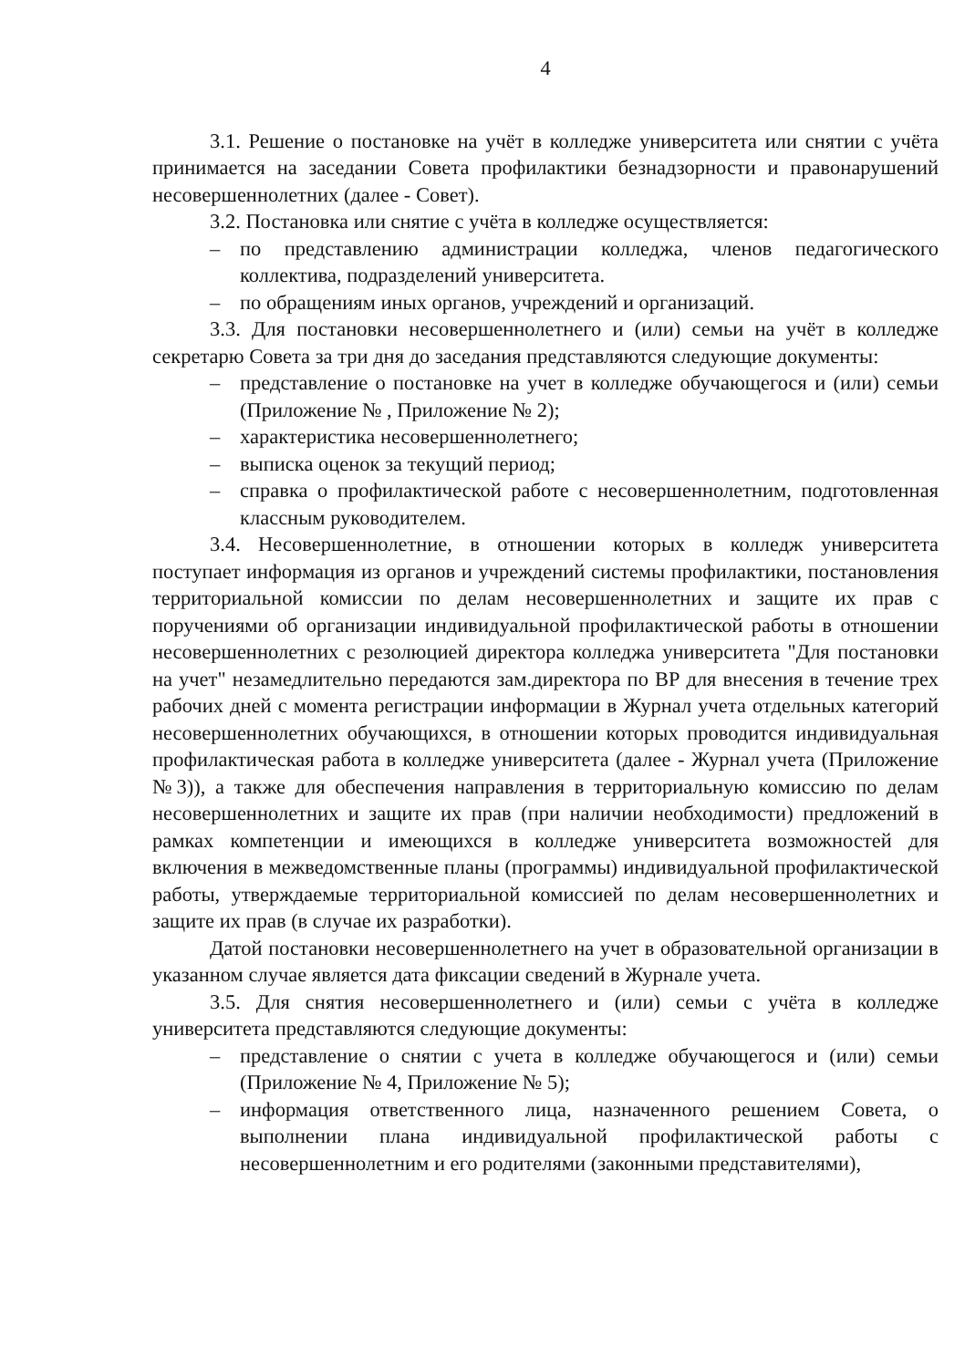4
3.1. Решение о постановке на учёт в колледже университета или снятии с учёта принимается на заседании Совета профилактики безнадзорности и правонарушений несовершеннолетних (далее - Совет).
3.2. Постановка или снятие с учёта в колледже осуществляется:
– по представлению администрации колледжа, членов педагогического коллектива, подразделений университета.
– по обращениям иных органов, учреждений и организаций.
3.3. Для постановки несовершеннолетнего и (или) семьи на учёт в колледже секретарю Совета за три дня до заседания представляются следующие документы:
– представление о постановке на учет в колледже обучающегося и (или) семьи (Приложение № , Приложение № 2);
– характеристика несовершеннолетнего;
– выписка оценок за текущий период;
– справка о профилактической работе с несовершеннолетним, подготовленная классным руководителем.
3.4. Несовершеннолетние, в отношении которых в колледж университета поступает информация из органов и учреждений системы профилактики, постановления территориальной комиссии по делам несовершеннолетних и защите их прав с поручениями об организации индивидуальной профилактической работы в отношении несовершеннолетних с резолюцией директора колледжа университета "Для постановки на учет" незамедлительно передаются зам.директора по ВР для внесения в течение трех рабочих дней с момента регистрации информации в Журнал учета отдельных категорий несовершеннолетних обучающихся, в отношении которых проводится индивидуальная профилактическая работа в колледже университета (далее - Журнал учета (Приложение №3)), а также для обеспечения направления в территориальную комиссию по делам несовершеннолетних и защите их прав (при наличии необходимости) предложений в рамках компетенции и имеющихся в колледже университета возможностей для включения в межведомственные планы (программы) индивидуальной профилактической работы, утверждаемые территориальной комиссией по делам несовершеннолетних и защите их прав (в случае их разработки).
Датой постановки несовершеннолетнего на учет в образовательной организации в указанном случае является дата фиксации сведений в Журнале учета.
3.5. Для снятия несовершеннолетнего и (или) семьи с учёта в колледже университета представляются следующие документы:
– представление о снятии с учета в колледже обучающегося и (или) семьи (Приложение № 4, Приложение № 5);
– информация ответственного лица, назначенного решением Совета, о выполнении плана индивидуальной профилактической работы с несовершеннолетним и его родителями (законными представителями),